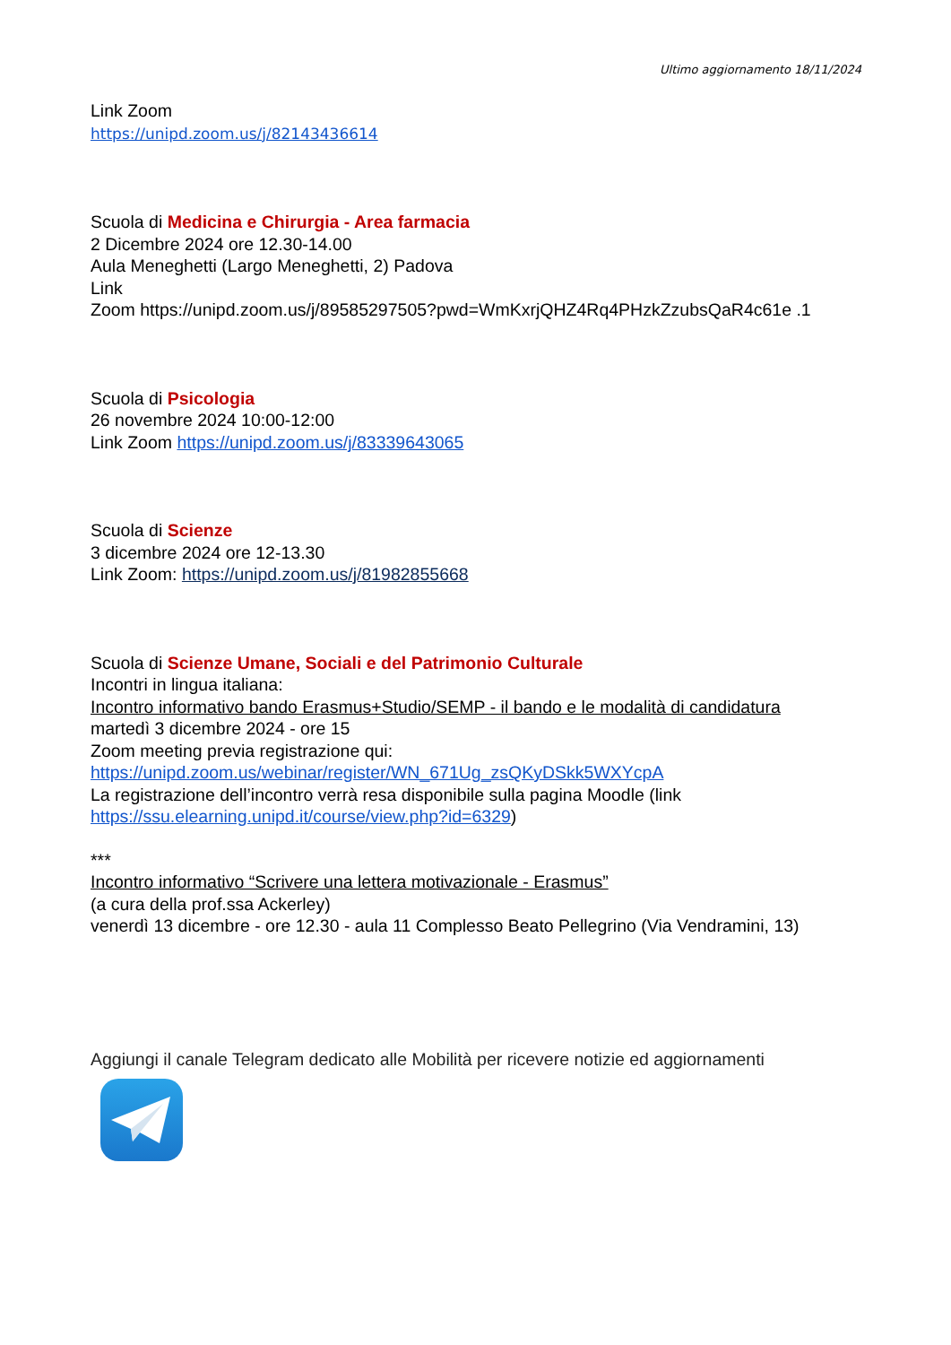Ultimo aggiornamento 18/11/2024
Link Zoom
https://unipd.zoom.us/j/82143436614
Scuola di Medicina e Chirurgia - Area farmacia
2 Dicembre 2024 ore 12.30-14.00
Aula Meneghetti (Largo Meneghetti, 2) Padova
Link
Zoom https://unipd.zoom.us/j/89585297505?pwd=WmKxrjQHZ4Rq4PHzkZzubsQaR4c61e .1
Scuola di Psicologia
26 novembre 2024 10:00-12:00
Link Zoom https://unipd.zoom.us/j/83339643065
Scuola di Scienze
3 dicembre 2024 ore 12-13.30
Link Zoom: https://unipd.zoom.us/j/81982855668
Scuola di Scienze Umane, Sociali e del Patrimonio Culturale
Incontri in lingua italiana:
Incontro informativo bando Erasmus+Studio/SEMP - il bando e le modalità di candidatura
martedì 3 dicembre 2024 - ore 15
Zoom meeting previa registrazione qui:
https://unipd.zoom.us/webinar/register/WN_671Ug_zsQKyDSkk5WXYcpA
La registrazione dell’incontro verrà resa disponibile sulla pagina Moodle (link https://ssu.elearning.unipd.it/course/view.php?id=6329)
***
Incontro informativo “Scrivere una lettera motivazionale - Erasmus”
(a cura della prof.ssa Ackerley)
venerdì 13 dicembre - ore 12.30 - aula 11 Complesso Beato Pellegrino (Via Vendramini, 13)
Aggiungi il canale Telegram dedicato alle Mobilità per ricevere notizie ed aggiornamenti